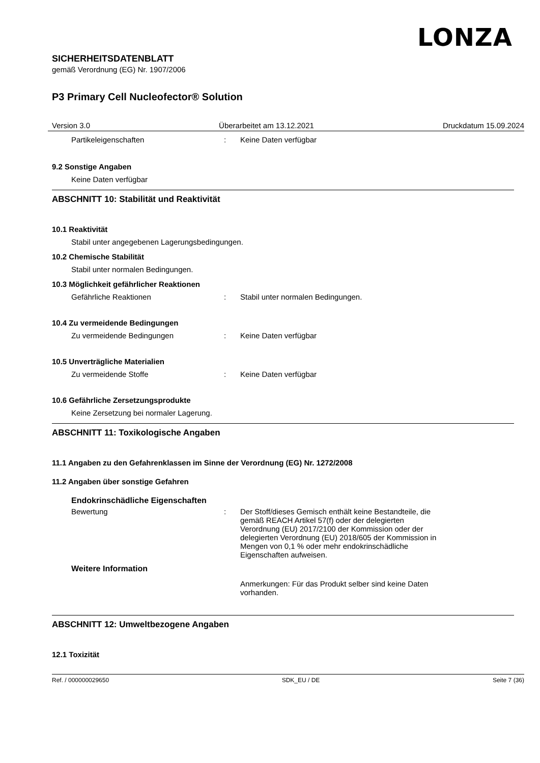LONZA
SICHERHEITSDATENBLATT
gemäß Verordnung (EG) Nr. 1907/2006
P3 Primary Cell Nucleofector® Solution
Version 3.0 Überarbeitet am 13.12.2021 Druckdatum 15.09.2024
Partikeleigenschaften: Keine Daten verfügbar
9.2 Sonstige Angaben
Keine Daten verfügbar
ABSCHNITT 10: Stabilität und Reaktivität
10.1 Reaktivität
Stabil unter angegebenen Lagerungsbedingungen.
10.2 Chemische Stabilität
Stabil unter normalen Bedingungen.
10.3 Möglichkeit gefährlicher Reaktionen
Gefährliche Reaktionen: Stabil unter normalen Bedingungen.
10.4 Zu vermeidende Bedingungen
Zu vermeidende Bedingungen: Keine Daten verfügbar
10.5 Unverträgliche Materialien
Zu vermeidende Stoffe: Keine Daten verfügbar
10.6 Gefährliche Zersetzungsprodukte
Keine Zersetzung bei normaler Lagerung.
ABSCHNITT 11: Toxikologische Angaben
11.1 Angaben zu den Gefahrenklassen im Sinne der Verordnung (EG) Nr. 1272/2008
11.2 Angaben über sonstige Gefahren
Endokrinschädliche Eigenschaften
Bewertung: Der Stoff/dieses Gemisch enthält keine Bestandteile, die gemäß REACH Artikel 57(f) oder der delegierten Verordnung (EU) 2017/2100 der Kommission oder der delegierten Verordnung (EU) 2018/605 der Kommission in Mengen von 0,1 % oder mehr endokrinschädliche Eigenschaften aufweisen.
Weitere Information
Anmerkungen: Für das Produkt selber sind keine Daten vorhanden.
ABSCHNITT 12: Umweltbezogene Angaben
12.1 Toxizität
Ref. / 000000029650 SDK_EU / DE Seite 7 (36)